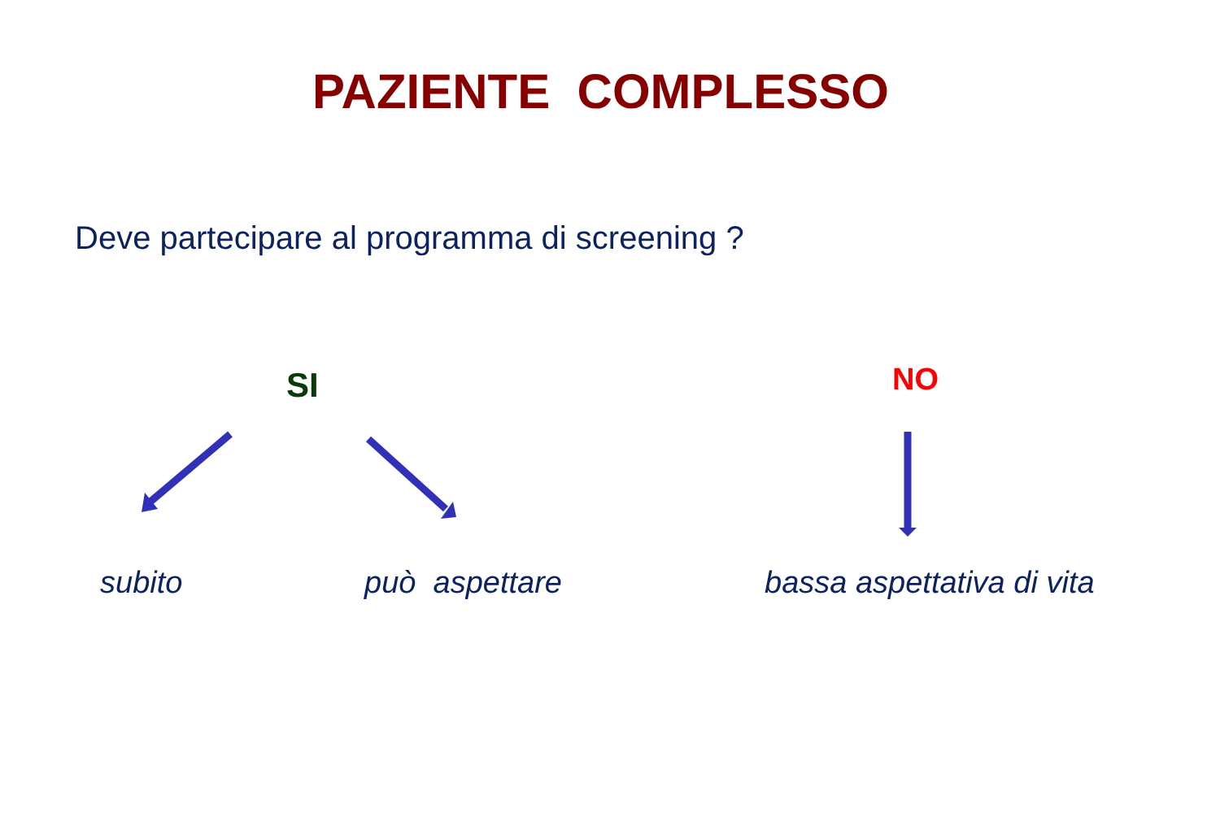PAZIENTE COMPLESSO
Deve partecipare al programma di screening ?
SI NO
subito può aspettare bassa aspettativa di vita